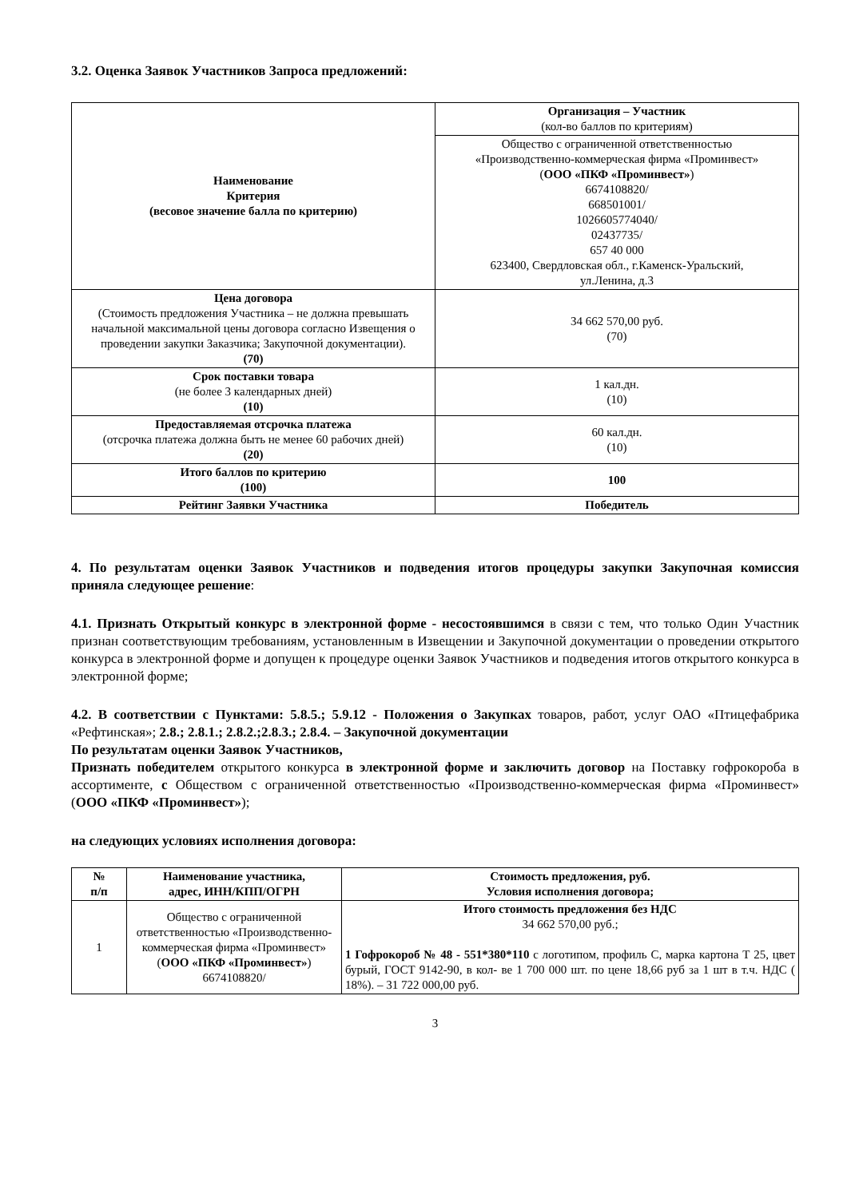3.2. Оценка Заявок Участников Запроса предложений:
| Наименование Критерия (весовое значение балла по критерию) | Организация – Участник (кол-во баллов по критериям) |
| | Общество с ограниченной ответственностью «Производственно-коммерческая фирма «Проминвест» ( ООО «ПКФ «Проминвест» ) 6674108820/ 668501001/ 1026605774040/ 02437735/ 657 40 000 623400, Свердловская обл., г.Каменск-Уральский, ул.Ленина, д.3 |
| Цена договора (Стоимость предложения Участника – не должна превышать начальной максимальной цены договора согласно Извещения о проведении закупки Заказчика; Закупочной документации). (70) | 34 662 570,00 руб. (70) |
| Срок поставки товара (не более 3 календарных дней) (10) | 1 кал.дн. (10) |
| Предоставляемая отсрочка платежа (отсрочка платежа должна быть не менее 60 рабочих дней) (20) | 60 кал.дн. (10) |
| Итого баллов по критерию (100) | 100 |
| Рейтинг Заявки Участника | Победитель |
4. По результатам оценки Заявок Участников и подведения итогов процедуры закупки Закупочная комиссия приняла следующее решение:
4.1. Признать Открытый конкурс в электронной форме - несостоявшимся в связи с тем, что только Один Участник признан соответствующим требованиям, установленным в Извещении и Закупочной документации о проведении открытого конкурса в электронной форме и допущен к процедуре оценки Заявок Участников и подведения итогов открытого конкурса в электронной форме;
4.2. В соответствии с Пунктами: 5.8.5.; 5.9.12 - Положения о Закупках товаров, работ, услуг ОАО «Птицефабрика «Рефтинская»; 2.8.; 2.8.1.; 2.8.2.;2.8.3.; 2.8.4. – Закупочной документации
По результатам оценки Заявок Участников,
Признать победителем открытого конкурса в электронной форме и заключить договор на Поставку гофрокороба в ассортименте, с Обществом с ограниченной ответственностью «Производственно-коммерческая фирма «Проминвест» (ООО «ПКФ «Проминвест»);
на следующих условиях исполнения договора:
| № п/п | Наименование участника, адрес, ИНН/КПП/ОГРН | Стоимость предложения, руб. Условия исполнения договора; |
| --- | --- | --- |
| 1 | Общество с ограниченной ответственностью «Производственно-коммерческая фирма «Проминвест» ( ООО «ПКФ «Проминвест» ) 6674108820/ | Итого стоимость предложения без НДС 34 662 570,00 руб.; 1 Гофрокороб № 48 - 551*380*110 с логотипом, профиль С, марка картона Т 25, цвет бурый, ГОСТ 9142-90, в кол- ве 1 700 000 шт. по цене 18,66 руб за 1 шт в т.ч. НДС ( 18%). – 31 722 000,00 руб. |
3